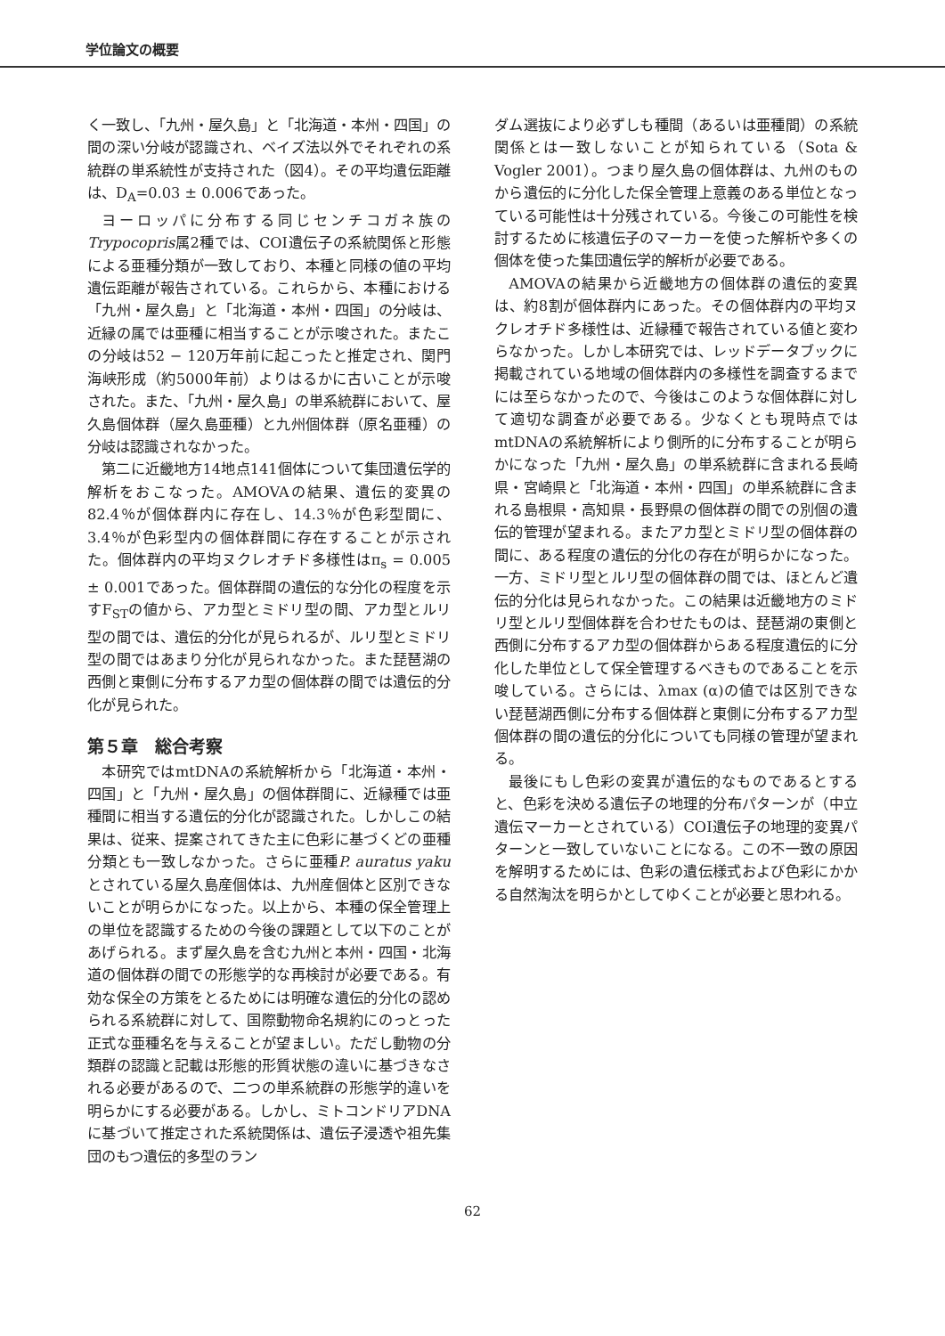学位論文の概要
く一致し、「九州・屋久島」と「北海道・本州・四国」の間の深い分岐が認識され、ベイズ法以外でそれぞれの系統群の単系統性が支持された（図4）。その平均遺伝距離は、D<sub>A</sub>=0.03 ± 0.006であった。
ヨーロッパに分布する同じセンチコガネ族のTrypocopris属2種では、COI遺伝子の系統関係と形態による亜種分類が一致しており、本種と同様の値の平均遺伝距離が報告されている。これらから、本種における「九州・屋久島」と「北海道・本州・四国」の分岐は、近縁の属では亜種に相当することが示唆された。またこの分岐は52 − 120万年前に起こったと推定され、関門海峡形成（約5000年前）よりはるかに古いことが示唆された。また、「九州・屋久島」の単系統群において、屋久島個体群（屋久島亜種）と九州個体群（原名亜種）の分岐は認識されなかった。
第二に近畿地方14地点141個体について集団遺伝学的解析をおこなった。AMOVAの結果、遺伝的変異の82.4％が個体群内に存在し、14.3％が色彩型間に、3.4％が色彩型内の個体群間に存在することが示された。個体群内の平均ヌクレオチド多様性はπ<sub>s</sub> = 0.005 ± 0.001であった。個体群間の遺伝的な分化の程度を示すF<sub>ST</sub>の値から、アカ型とミドリ型の間、アカ型とルリ型の間では、遺伝的分化が見られるが、ルリ型とミドリ型の間ではあまり分化が見られなかった。また琵琶湖の西側と東側に分布するアカ型の個体群の間では遺伝的分化が見られた。
第５章　総合考察
本研究ではmtDNAの系統解析から「北海道・本州・四国」と「九州・屋久島」の個体群間に、近縁種では亜種間に相当する遺伝的分化が認識された。しかしこの結果は、従来、提案されてきた主に色彩に基づくどの亜種分類とも一致しなかった。さらに亜種P. auratus yakuとされている屋久島産個体は、九州産個体と区別できないことが明らかになった。以上から、本種の保全管理上の単位を認識するための今後の課題として以下のことがあげられる。まず屋久島を含む九州と本州・四国・北海道の個体群の間での形態学的な再検討が必要である。有効な保全の方策をとるためには明確な遺伝的分化の認められる系統群に対して、国際動物命名規約にのっとった正式な亜種名を与えることが望ましい。ただし動物の分類群の認識と記載は形態的形質状態の違いに基づきなされる必要があるので、二つの単系統群の形態学的違いを明らかにする必要がある。しかし、ミトコンドリアDNAに基づいて推定された系統関係は、遺伝子浸透や祖先集団のもつ遺伝的多型のラン
ダム選抜により必ずしも種間（あるいは亜種間）の系統関係とは一致しないことが知られている（Sota & Vogler 2001）。つまり屋久島の個体群は、九州のものから遺伝的に分化した保全管理上意義のある単位となっている可能性は十分残されている。今後この可能性を検討するために核遺伝子のマーカーを使った解析や多くの個体を使った集団遺伝学的解析が必要である。
AMOVAの結果から近畿地方の個体群の遺伝的変異は、約8割が個体群内にあった。その個体群内の平均ヌクレオチド多様性は、近縁種で報告されている値と変わらなかった。しかし本研究では、レッドデータブックに掲載されている地域の個体群内の多様性を調査するまでには至らなかったので、今後はこのような個体群に対して適切な調査が必要である。少なくとも現時点ではmtDNAの系統解析により側所的に分布することが明らかになった「九州・屋久島」の単系統群に含まれる長崎県・宮崎県と「北海道・本州・四国」の単系統群に含まれる島根県・高知県・長野県の個体群の間での別個の遺伝的管理が望まれる。またアカ型とミドリ型の個体群の間に、ある程度の遺伝的分化の存在が明らかになった。一方、ミドリ型とルリ型の個体群の間では、ほとんど遺伝的分化は見られなかった。この結果は近畿地方のミドリ型とルリ型個体群を合わせたものは、琵琶湖の東側と西側に分布するアカ型の個体群からある程度遺伝的に分化した単位として保全管理するべきものであることを示唆している。さらには、λmax (α)の値では区別できない琵琶湖西側に分布する個体群と東側に分布するアカ型個体群の間の遺伝的分化についても同様の管理が望まれる。
最後にもし色彩の変異が遺伝的なものであるとすると、色彩を決める遺伝子の地理的分布パターンが（中立遺伝マーカーとされている）COI遺伝子の地理的変異パターンと一致していないことになる。この不一致の原因を解明するためには、色彩の遺伝様式および色彩にかかる自然淘汰を明らかとしてゆくことが必要と思われる。
62